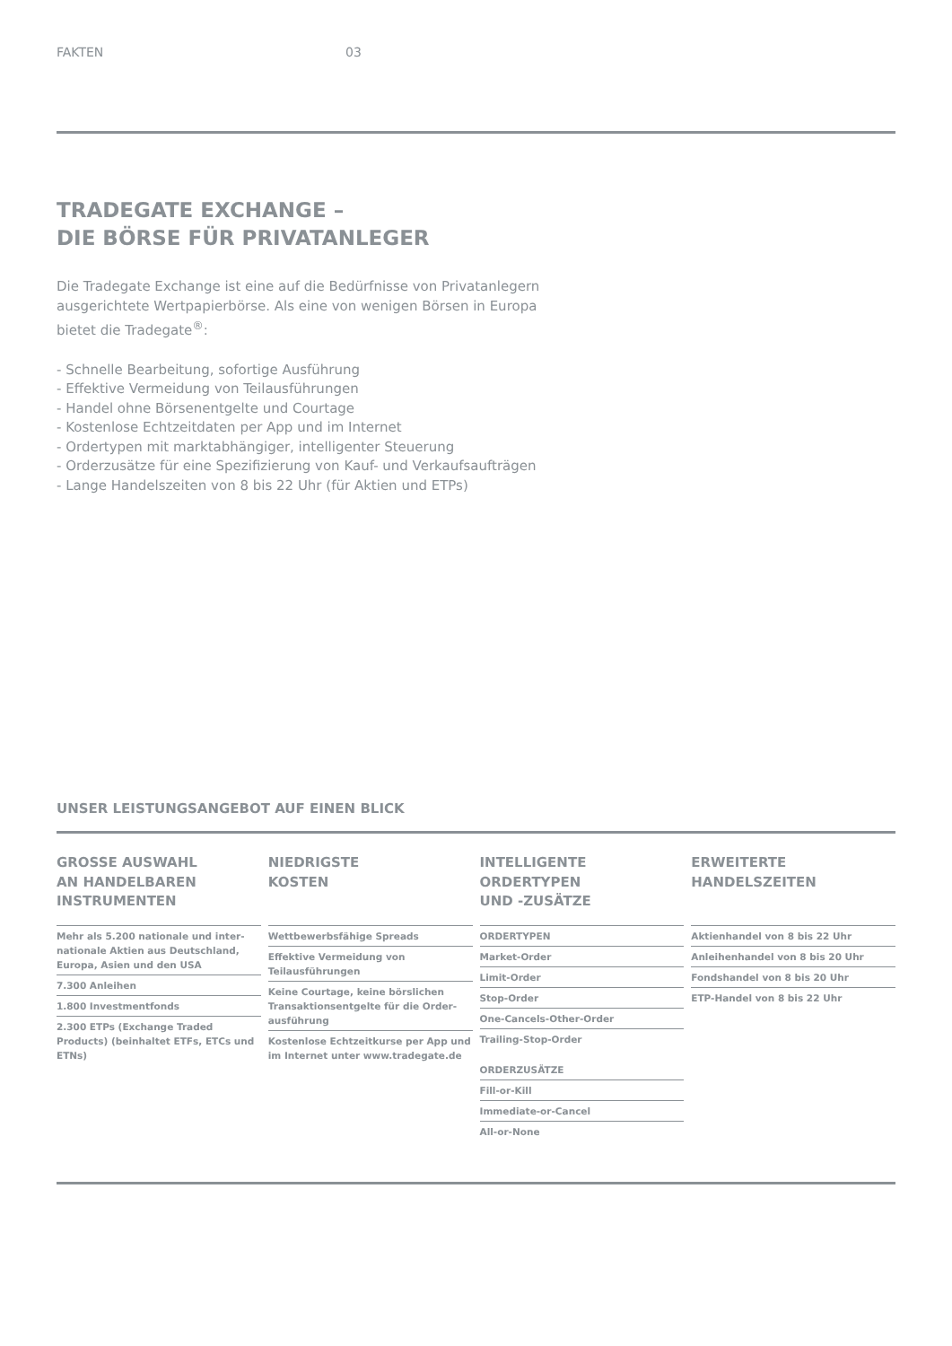FAKTEN 03
TRADEGATE EXCHANGE –
DIE BÖRSE FÜR PRIVATANLEGER
Die Tradegate Exchange ist eine auf die Bedürfnisse von Privatanlegern
ausgerichtete Wertpapierbörse. Als eine von wenigen Börsen in Europa
bietet die Tradegate<sup>®</sup>:
- Schnelle Bearbeitung, sofortige Ausführung
- Effektive Vermeidung von Teilausführungen
- Handel ohne Börsenentgelte und Courtage
- Kostenlose Echtzeitdaten per App und im Internet
- Ordertypen mit marktabhängiger, intelligenter Steuerung
- Orderzusätze für eine Spezifizierung von Kauf- und Verkaufsaufträgen
- Lange Handelszeiten von 8 bis 22 Uhr (für Aktien und ETPs)
UNSER LEISTUNGSANGEBOT AUF EINEN BLICK
GROSSE AUSWAHL
AN HANDELBAREN
INSTRUMENTEN
Mehr als 5.200 nationale und inter-nationale Aktien aus Deutschland, Europa, Asien und den USA
7.300 Anleihen
1.800 Investmentfonds
2.300 ETPs (Exchange Traded Products) (beinhaltet ETFs, ETCs und ETNs)
NIEDRIGSTE
KOSTEN
Wettbewerbsfähige Spreads
Effektive Vermeidung von Teilausführungen
Keine Courtage, keine börslichen Transaktionsentgelte für die Order-ausführung
Kostenlose Echtzeitkurse per App und im Internet unter www.tradegate.de
INTELLIGENTE
ORDERTYPEN
UND -ZUSÄTZE
ORDERTYPEN
Market-Order
Limit-Order
Stop-Order
One-Cancels-Other-Order
Trailing-Stop-Order
ORDERZUSÄTZE
Fill-or-Kill
Immediate-or-Cancel
All-or-None
ERWEITERTE
HANDELSZEITEN
Aktienhandel von 8 bis 22 Uhr
Anleihenhandel von 8 bis 20 Uhr
Fondshandel von 8 bis 20 Uhr
ETP-Handel von 8 bis 22 Uhr